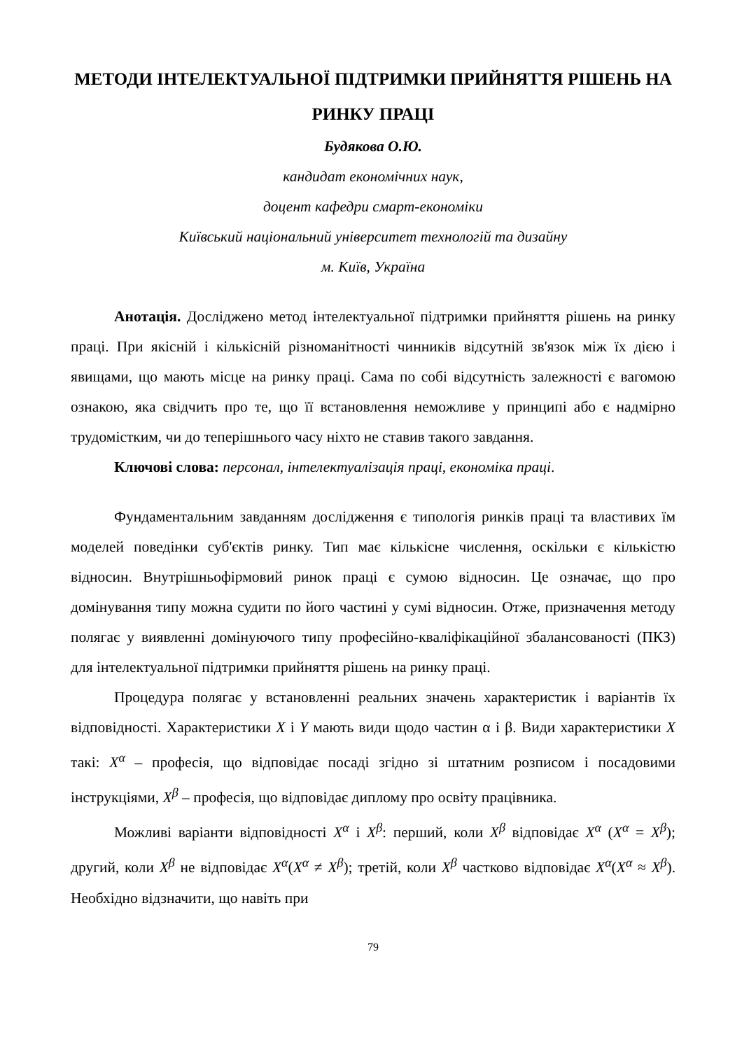МЕТОДИ ІНТЕЛЕКТУАЛЬНОЇ ПІДТРИМКИ ПРИЙНЯТТЯ РІШЕНЬ НА РИНКУ ПРАЦІ
Будякова О.Ю.
кандидат економічних наук,
доцент кафедри смарт-економіки
Київський національний університет технологій та дизайну
м. Київ, Україна
Анотація. Досліджено метод інтелектуальної підтримки прийняття рішень на ринку праці. При якісній і кількісній різноманітності чинників відсутній зв'язок між їх дією і явищами, що мають місце на ринку праці. Сама по собі відсутність залежності є вагомою ознакою, яка свідчить про те, що її встановлення неможливе у принципі або є надмірно трудомістким, чи до теперішнього часу ніхто не ставив такого завдання.
Ключові слова: персонал, інтелектуалізація праці, економіка праці.
Фундаментальним завданням дослідження є типологія ринків праці та властивих їм моделей поведінки суб'єктів ринку. Тип має кількісне числення, оскільки є кількістю відносин. Внутрішньофірмовий ринок праці є сумою відносин. Це означає, що про домінування типу можна судити по його частині у сумі відносин. Отже, призначення методу полягає у виявленні домінуючого типу професійно-кваліфікаційної збалансованості (ПКЗ) для інтелектуальної підтримки прийняття рішень на ринку праці.
Процедура полягає у встановленні реальних значень характеристик і варіантів їх відповідності. Характеристики X і Y мають види щодо частин α і β. Види характеристики X такі: X<sup>α</sup> – професія, що відповідає посаді згідно зі штатним розписом і посадовими інструкціями, X<sup>β</sup> – професія, що відповідає диплому про освіту працівника.
Можливі варіанти відповідності X<sup>α</sup> і X<sup>β</sup>: перший, коли X<sup>β</sup> відповідає X<sup>α</sup> (X<sup>α</sup> = X<sup>β</sup>); другий, коли X<sup>β</sup> не відповідає X<sup>α</sup>(X<sup>α</sup> ≠ X<sup>β</sup>); третій, коли X<sup>β</sup> частково відповідає X<sup>α</sup>(X<sup>α</sup> ≈ X<sup>β</sup>). Необхідно відзначити, що навіть при
79